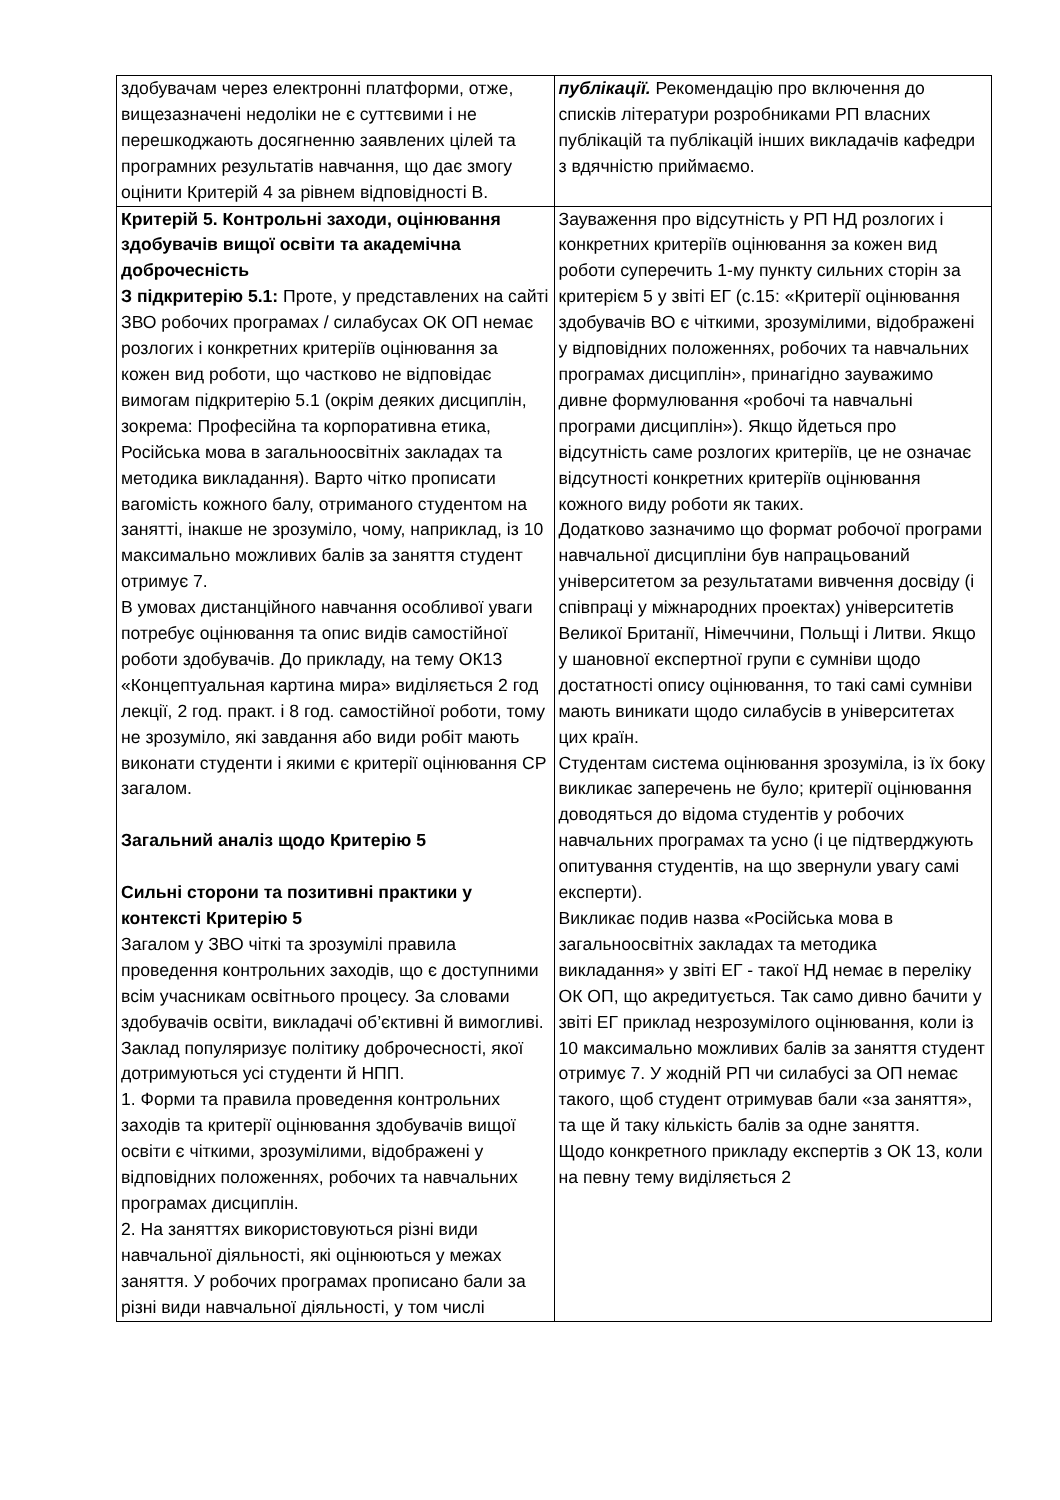| здобувачам через електронні платформи, отже, вищезазначені недоліки не є суттєвими і не перешкоджають досягненню заявлених цілей та програмних результатів навчання, що дає змогу оцінити Критерій 4 за рівнем відповідності В. | публікації. Рекомендацію про включення до списків літератури розробниками РП власних публікацій та публікацій інших викладачів кафедри з вдячністю приймаємо. |
| Критерій 5. Контрольні заходи, оцінювання здобувачів вищої освіти та академічна доброчесність З підкритерію 5.1: Проте, у представлених на сайті ЗВО робочих програмах / силабусах ОК ОП немає розлогих і конкретних критеріїв оцінювання за кожен вид роботи, що частково не відповідає вимогам підкритерію 5.1 (окрім деяких дисциплін, зокрема: Професійна та корпоративна етика, Російська мова в загальноосвітніх закладах та методика викладання). Варто чітко прописати вагомість кожного балу, отриманого студентом на занятті, інакше не зрозуміло, чому, наприклад, із 10 максимально можливих балів за заняття студент отримує 7. В умовах дистанційного навчання особливої уваги потребує оцінювання та опис видів самостійної роботи здобувачів. До прикладу, на тему ОК13 «Концептуальная картина мира» виділяється 2 год лекції, 2 год. практ. і 8 год. самостійної роботи, тому не зрозуміло, які завдання або види робіт мають виконати студенти і якими є критерії оцінювання СР загалом. Загальний аналіз щодо Критерію 5 Сильні сторони та позитивні практики у контексті Критерію 5 Загалом у ЗВО чіткі та зрозумілі правила проведення контрольних заходів, що є доступними всім учасникам освітнього процесу. За словами здобувачів освіти, викладачі об’єктивні й вимогливі. Заклад популяризує політику доброчесності, якої дотримуються усі студенти й НПП. 1. Форми та правила проведення контрольних заходів та критерії оцінювання здобувачів вищої освіти є чіткими, зрозумілими, відображені у відповідних положеннях, робочих та навчальних програмах дисциплін. 2. На заняттях використовуються різні види навчальної діяльності, які оцінюються у межах заняття. У робочих програмах прописано бали за різні види навчальної діяльності, у том числі | Зауваження про відсутність у РП НД розлогих і конкретних критеріїв оцінювання за кожен вид роботи суперечить 1-му пункту сильних сторін за критерієм 5 у звіті ЕГ (с.15: «Критерії оцінювання здобувачів ВО є чіткими, зрозумілими, відображені у відповідних положеннях, робочих та навчальних програмах дисциплін», принагідно зауважимо дивне формулювання «робочі та навчальні програми дисциплін»). Якщо йдеться про відсутність саме розлогих критеріїв, це не означає відсутності конкретних критеріїв оцінювання кожного виду роботи як таких. Додатково зазначимо що формат робочої програми навчальної дисципліни був напрацьований університетом за результатами вивчення досвіду (і співпраці у міжнародних проектах) університетів Великої Британії, Німеччини, Польщі і Литви. Якщо у шановної експертної групи є сумніви щодо достатності опису оцінювання, то такі самі сумніви мають виникати щодо силабусів в університетах цих країн. Студентам система оцінювання зрозуміла, із їх боку викликає заперечень не було; критерії оцінювання доводяться до відома студентів у робочих навчальних програмах та усно (і це підтверджують опитування студентів, на що звернули увагу самі експерти). Викликає подив назва «Російська мова в загальноосвітніх закладах та методика викладання» у звіті ЕГ - такої НД немає в переліку ОК ОП, що акредитується. Так само дивно бачити у звіті ЕГ приклад незрозумілого оцінювання, коли із 10 максимально можливих балів за заняття студент отримує 7. У жодній РП чи силабусі за ОП немає такого, щоб студент отримував бали «за заняття», та ще й таку кількість балів за одне заняття. Щодо конкретного прикладу експертів з ОК 13, коли на певну тему виділяється 2 |